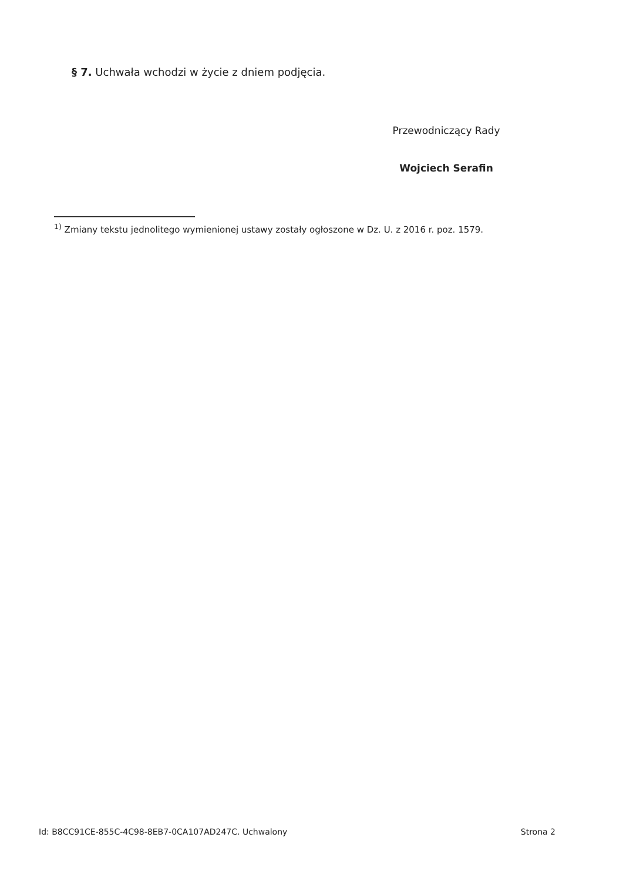§ 7. Uchwała wchodzi w życie z dniem podjęcia.
Przewodniczący Rady
Wojciech Serafin
<sup>1)</sup> Zmiany tekstu jednolitego wymienionej ustawy zostały ogłoszone w Dz. U. z 2016 r. poz. 1579.
Id: B8CC91CE-855C-4C98-8EB7-0CA107AD247C. Uchwalony Strona 2